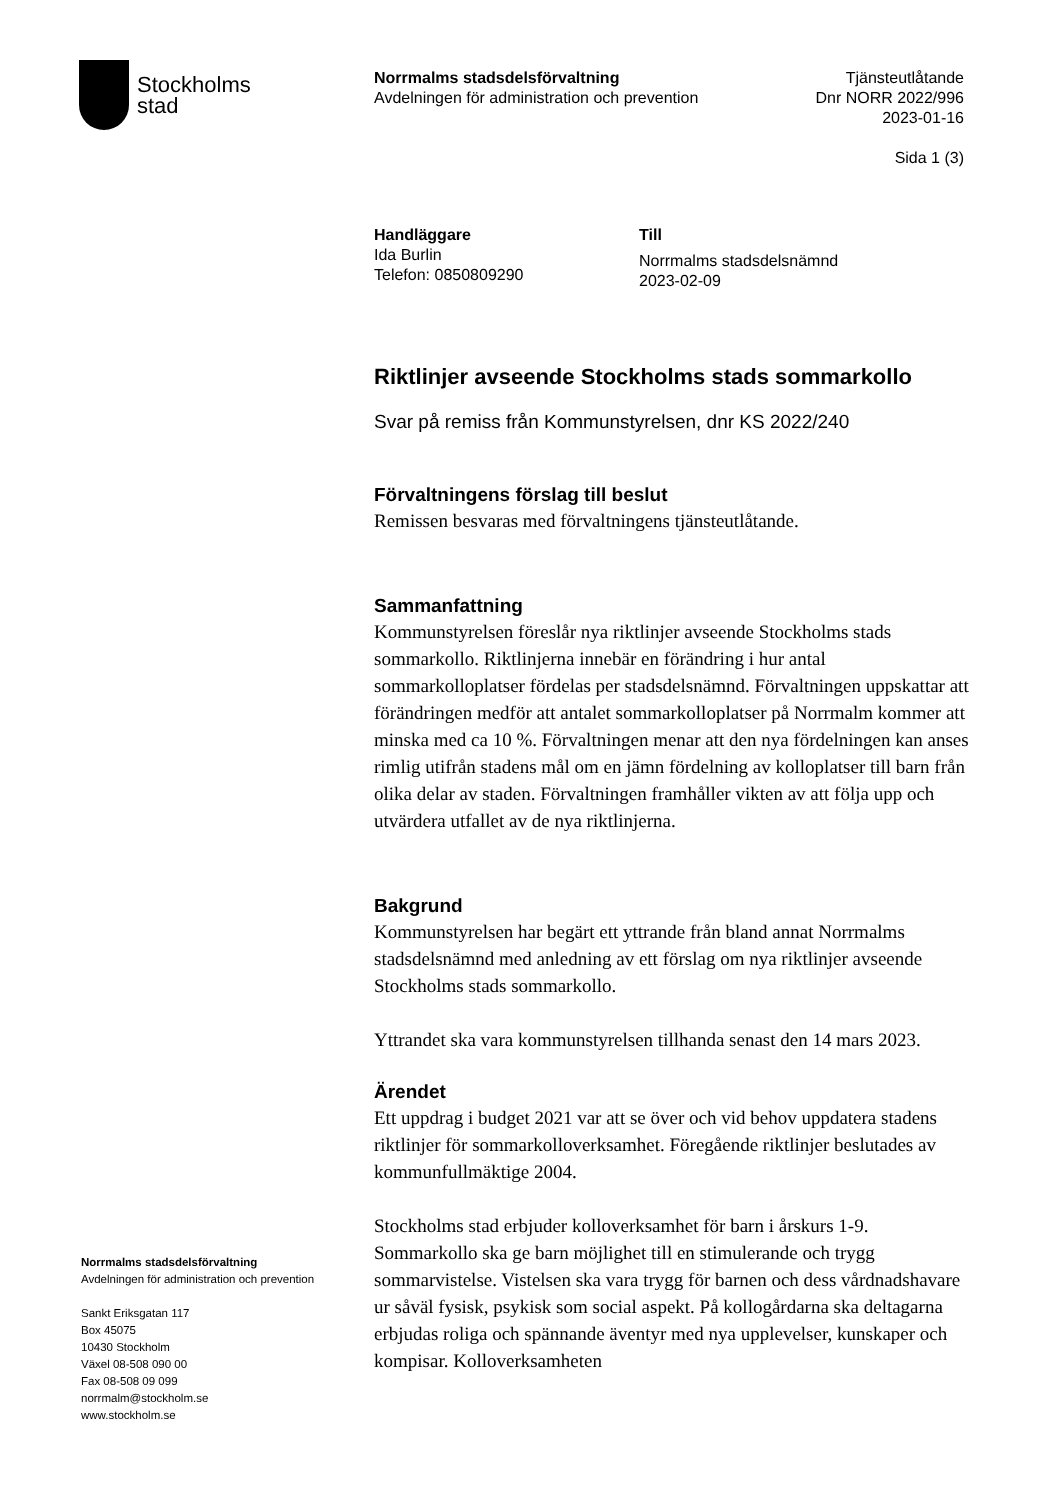Stockholms
stad
Norrmalms stadsdelsförvaltning
Avdelningen för administration och prevention
Tjänsteutlåtande
Dnr NORR 2022/996
2023-01-16
Sida 1 (3)
Handläggare
Ida Burlin
Telefon: 0850809290
Till
Norrmalms stadsdelsnämnd
2023-02-09
Riktlinjer avseende Stockholms stads sommarkollo
Svar på remiss från Kommunstyrelsen, dnr KS 2022/240
Förvaltningens förslag till beslut
Remissen besvaras med förvaltningens tjänsteutlåtande.
Sammanfattning
Kommunstyrelsen föreslår nya riktlinjer avseende Stockholms stads sommarkollo. Riktlinjerna innebär en förändring i hur antal sommarkolloplatser fördelas per stadsdelsnämnd. Förvaltningen uppskattar att förändringen medför att antalet sommarkolloplatser på Norrmalm kommer att minska med ca 10 %. Förvaltningen menar att den nya fördelningen kan anses rimlig utifrån stadens mål om en jämn fördelning av kolloplatser till barn från olika delar av staden. Förvaltningen framhåller vikten av att följa upp och utvärdera utfallet av de nya riktlinjerna.
Bakgrund
Kommunstyrelsen har begärt ett yttrande från bland annat Norrmalms stadsdelsnämnd med anledning av ett förslag om nya riktlinjer avseende Stockholms stads sommarkollo.
Yttrandet ska vara kommunstyrelsen tillhanda senast den 14 mars 2023.
Ärendet
Ett uppdrag i budget 2021 var att se över och vid behov uppdatera stadens riktlinjer för sommarkolloverksamhet. Föregående riktlinjer beslutades av kommunfullmäktige 2004.
Stockholms stad erbjuder kolloverksamhet för barn i årskurs 1-9. Sommarkollo ska ge barn möjlighet till en stimulerande och trygg sommarvistelse. Vistelsen ska vara trygg för barnen och dess vårdnadshavare ur såväl fysisk, psykisk som social aspekt. På kollogårdarna ska deltagarna erbjudas roliga och spännande äventyr med nya upplevelser, kunskaper och kompisar. Kolloverksamheten
Norrmalms stadsdelsförvaltning
Avdelningen för administration och prevention
Sankt Eriksgatan 117
Box 45075
10430 Stockholm
Växel 08-508 090 00
Fax 08-508 09 099
norrmalm@stockholm.se
www.stockholm.se